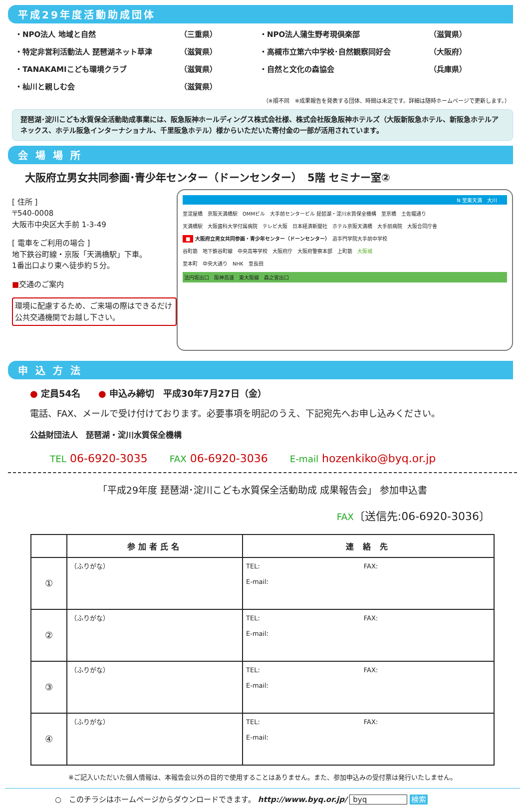平成29年度活動助成団体
・NPO法人 地域と自然
（三重県）
・NPO法人蒲生野考現倶楽部
（滋賀県）
・特定非営利活動法人 琵琶湖ネット草津
（滋賀県）
・高槻市立第六中学校･自然観察同好会
（大阪府）
・TANAKAMIこども環境クラブ
（滋賀県）
・自然と文化の森協会
（兵庫県）
・杣川と親しむ会
（滋賀県）
（※順不同　※成果報告を発表する団体、時間は未定です。詳細は随時ホームページで更新します。）
琵琶湖･淀川こども水質保全活動助成事業には、阪急阪神ホールディングス株式会社様、株式会社阪急阪神ホテルズ（大阪新阪急ホテル、新阪急ホテルアネックス、ホテル阪急インターナショナル、千里阪急ホテル）様からいただいた寄付金の一部が活用されています。
会 場 場 所
大阪府立男女共同参画･青少年センター（ドーンセンター）　5階 セミナー室②
[ 住所 ]
〒540-0008
大阪市中央区大手前 1-3-49
[ 電車をご利用の場合 ]
地下鉄谷町線・京阪「天満橋駅」下車。
1番出口より東へ徒歩約５分。
■交通のご案内
環境に配慮するため、ご来場の際はできるだけ公共交通機関でお越し下さい。
N 至東天満　大川
至淀屋橋　京阪天満橋駅　OMMビル　大手前センタービル 琵琶湖・淀川水質保全機構　至京橋　土佐堀通り
天満橋駅　大阪歯科大学付属病院　テレビ大阪　日本経済新聞社　ホテル京阪天満橋　大手前病院　大阪合同庁舎
■ 大阪府立男女共同参画・青少年センター（ドーンセンター）　追手門学院大手前中学校
谷町筋　地下鉄谷町線　中央高等学校　大阪府庁　大阪府警察本部　上町筋　大阪城
至本町　中央大通り　NHK　至長田
法円坂出口　阪神高速　東大阪線　森之宮出口
申 込 方 法
● 定員54名　　● 申込み締切　平成30年7月27日（金）
電話、FAX、メールで受け付けております。必要事項を明記のうえ、下記宛先へお申し込みください。
公益財団法人　琵琶湖・淀川水質保全機構
TEL 06-6920-3035　　FAX 06-6920-3036　　E-mail hozenkiko@byq.or.jp
「平成29年度 琵琶湖･淀川こども水質保全活動助成 成果報告会」 参加申込書
FAX〔送信先:06-6920-3036〕
| | 参加者氏名 | 連 絡 先 |
| --- | --- | --- |
| ① | （ふりがな） | TEL: FAX: E-mail: |
| ② | （ふりがな） | TEL: FAX: E-mail: |
| ③ | （ふりがな） | TEL: FAX: E-mail: |
| ④ | （ふりがな） | TEL: FAX: E-mail: |
※ご記入いただいた個人情報は、本報告会以外の目的で使用することはありません。また、参加申込みの受付票は発行いたしません。
○　このチラシはホームページからダウンロードできます。 http://www.byq.or.jp/ byq 検索